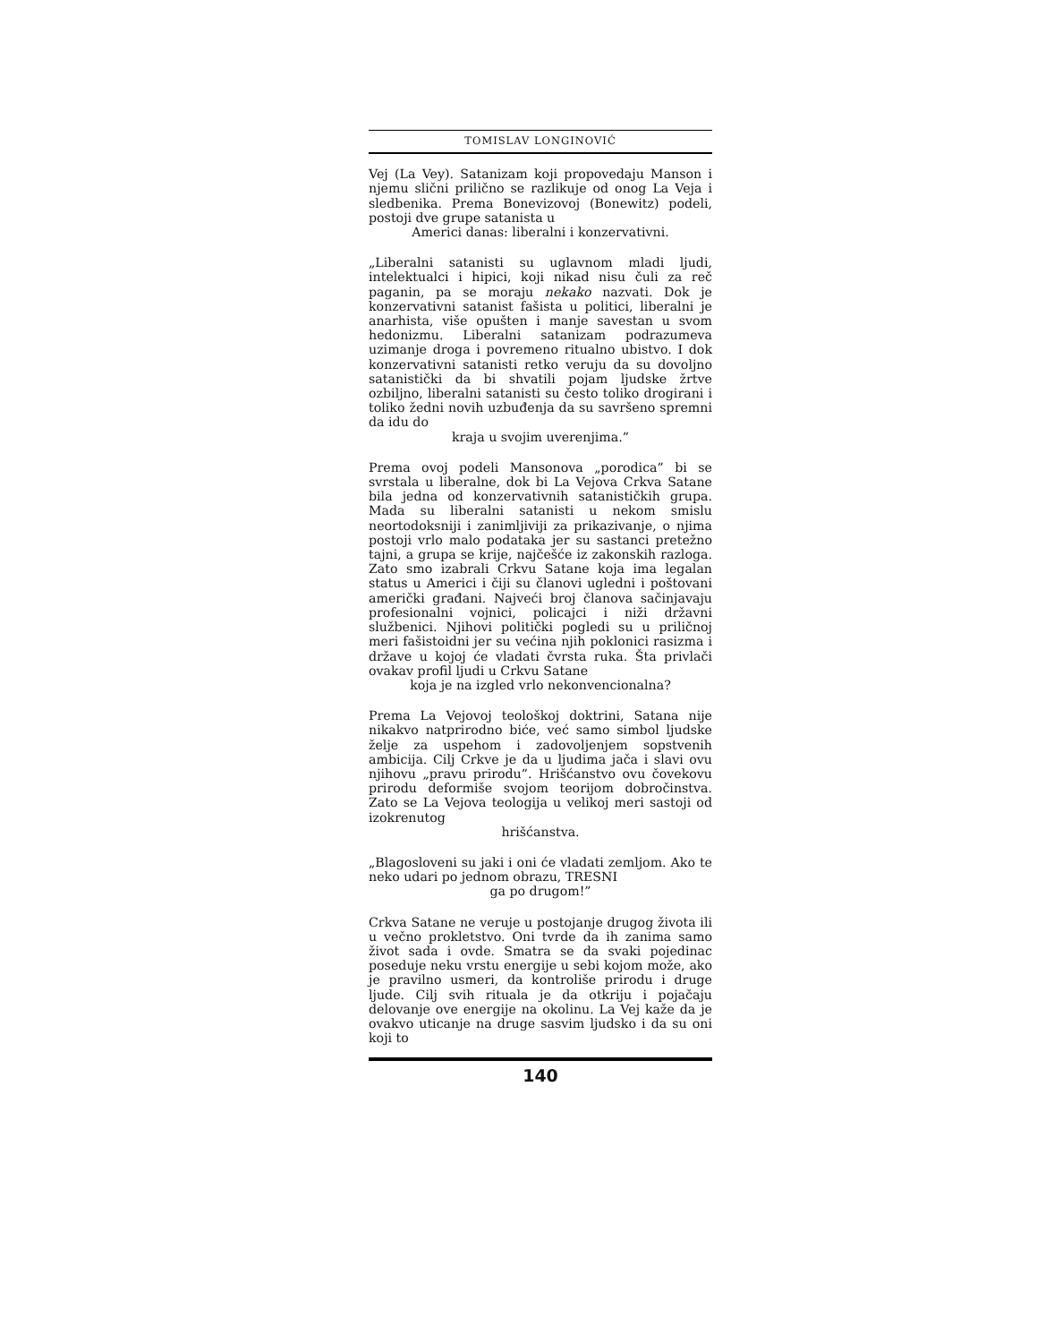TOMISLAV LONGINOVIĆ
Vej (La Vey). Satanizam koji propovedaju Manson i njemu slični prilično se razlikuje od onog La Veja i sledbenika. Prema Bonevizovoj (Bonewitz) podeli, postoji dve grupe satanista u
Americi danas: liberalni i konzervativni.
„Liberalni satanisti su uglavnom mladi ljudi, intelektualci i hipici, koji nikad nisu čuli za reč paganin, pa se moraju nekako nazvati. Dok je konzervativni satanist fašista u politici, liberalni je anarhista, više opušten i manje savestan u svom hedonizmu. Liberalni satanizam podrazumeva uzimanje droga i povremeno ritualno ubistvo. I dok konzervativni satanisti retko veruju da su dovoljno satanistički da bi shvatili pojam ljudske žrtve ozbiljno, liberalni satanisti su često toliko drogirani i toliko žedni novih uzbuđenja da su savršeno spremni da idu do
kraja u svojim uverenjima.”
Prema ovoj podeli Mansonova „porodica” bi se svrstala u liberalne, dok bi La Vejova Crkva Satane bila jedna od konzervativnih satanističkih grupa. Mada su liberalni satanisti u nekom smislu neortodoksniji i zanimljiviji za prikazivanje, o njima postoji vrlo malo podataka jer su sastanci pretežno tajni, a grupa se krije, najčešće iz zakonskih razloga. Zato smo izabrali Crkvu Satane koja ima legalan status u Americi i čiji su članovi ugledni i poštovani američki građani. Najveći broj članova sačinjavaju profesionalni vojnici, policajci i niži državni službenici. Njihovi politički pogledi su u priličnoj meri fašistoidni jer su većina njih poklonici rasizma i države u kojoj će vladati čvrsta ruka. Šta privlači ovakav profil ljudi u Crkvu Satane
koja je na izgled vrlo nekonvencionalna?
Prema La Vejovoj teološkoj doktrini, Satana nije nikakvo natprirodno biće, već samo simbol ljudske želje za uspehom i zadovoljenjem sopstvenih ambicija. Cilj Crkve je da u ljudima jača i slavi ovu njihovu „pravu prirodu”. Hrišćanstvo ovu čovekovu prirodu deformiše svojom teorijom dobročinstva. Zato se La Vejova teologija u velikoj meri sastoji od izokrenutog
hrišćanstva.
„Blagosloveni su jaki i oni će vladati zemljom. Ako te neko udari po jednom obrazu, TRESNI
ga po drugom!”
Crkva Satane ne veruje u postojanje drugog života ili u večno prokletstvo. Oni tvrde da ih zanima samo život sada i ovde. Smatra se da svaki pojedinac poseduje neku vrstu energije u sebi kojom može, ako je pravilno usmeri, da kontroliše prirodu i druge ljude. Cilj svih rituala je da otkriju i pojačaju delovanje ove energije na okolinu. La Vej kaže da je ovakvo uticanje na druge sasvim ljudsko i da su oni koji to
140